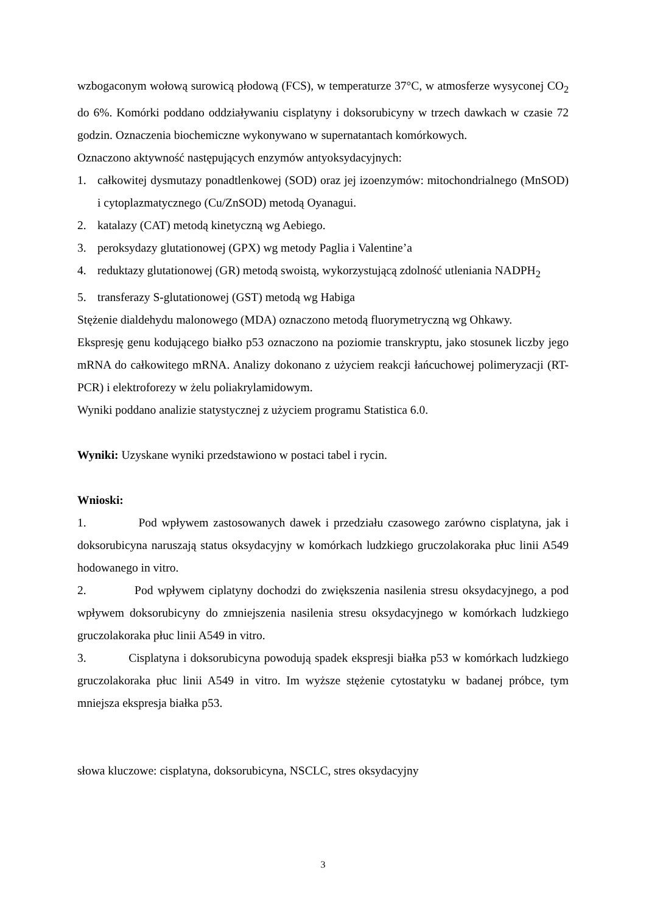wzbogaconym wołową surowicą płodową (FCS), w temperaturze 37°C, w atmosferze wysyconej CO<sub>2</sub> do 6%. Komórki poddano oddziaływaniu cisplatyny i doksorubicyny w trzech dawkach w czasie 72 godzin. Oznaczenia biochemiczne wykonywano w supernatantach komórkowych.
Oznaczono aktywność następujących enzymów antyoksydacyjnych:
1. całkowitej dysmutazy ponadtlenkowej (SOD) oraz jej izoenzymów: mitochondrialnego (MnSOD) i cytoplazmatycznego (Cu/ZnSOD) metodą Oyanagui.
2. katalazy (CAT) metodą kinetyczną wg Aebiego.
3. peroksydazy glutationowej (GPX) wg metody Paglia i Valentine’a
4. reduktazy glutationowej (GR) metodą swoistą, wykorzystującą zdolność utleniania NADPH<sub>2</sub>
5. transferazy S-glutationowej (GST) metodą wg Habiga
Stężenie dialdehydu malonowego (MDA) oznaczono metodą fluorymetryczną wg Ohkawy.
Ekspresję genu kodującego białko p53 oznaczono na poziomie transkryptu, jako stosunek liczby jego mRNA do całkowitego mRNA. Analizy dokonano z użyciem reakcji łańcuchowej polimeryzacji (RT-PCR) i elektroforezy w żelu poliakrylamidowym.
Wyniki poddano analizie statystycznej z użyciem programu Statistica 6.0.
Wyniki: Uzyskane wyniki przedstawiono w postaci tabel i rycin.
Wnioski:
1. Pod wpływem zastosowanych dawek i przedziału czasowego zarówno cisplatyna, jak i doksorubicyna naruszają status oksydacyjny w komórkach ludzkiego gruczolakoraka płuc linii A549 hodowanego in vitro.
2. Pod wpływem ciplatyny dochodzi do zwiększenia nasilenia stresu oksydacyjnego, a pod wpływem doksorubicyny do zmniejszenia nasilenia stresu oksydacyjnego w komórkach ludzkiego gruczolakoraka płuc linii A549 in vitro.
3. Cisplatyna i doksorubicyna powodują spadek ekspresji białka p53 w komórkach ludzkiego gruczolakoraka płuc linii A549 in vitro. Im wyższe stężenie cytostatyku w badanej próbce, tym mniejsza ekspresja białka p53.
słowa kluczowe: cisplatyna, doksorubicyna, NSCLC, stres oksydacyjny
3